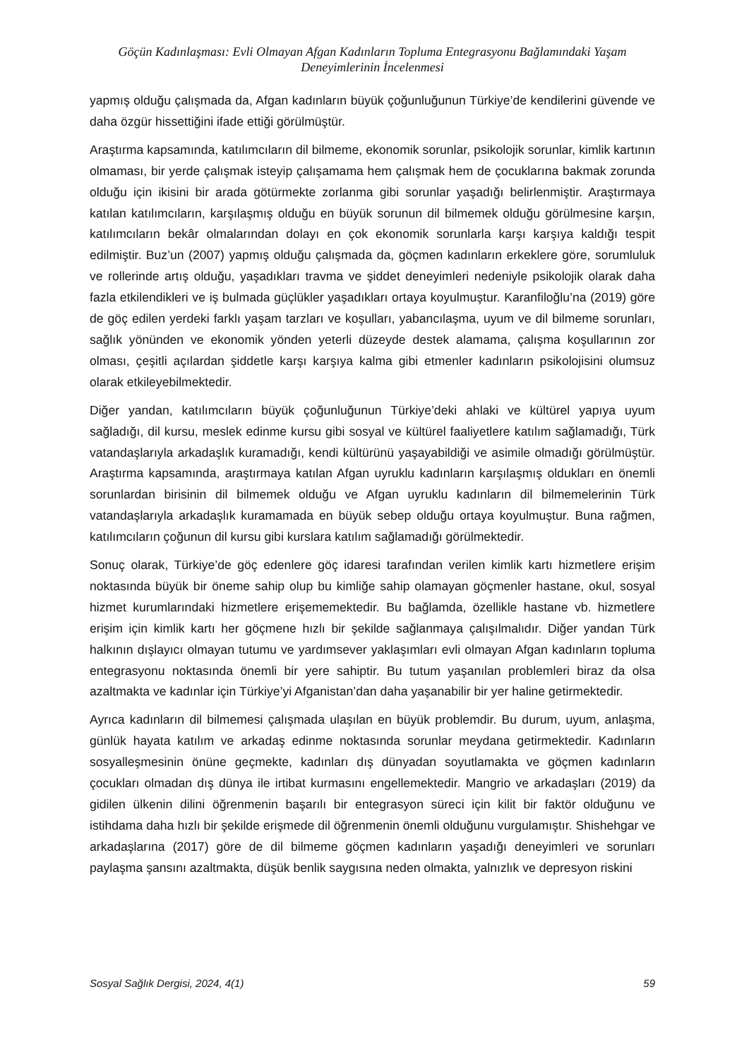Göçün Kadınlaşması: Evli Olmayan Afgan Kadınların Topluma Entegrasyonu Bağlamındaki Yaşam Deneyimlerinin İncelenmesi
yapmış olduğu çalışmada da, Afgan kadınların büyük çoğunluğunun Türkiye’de kendilerini güvende ve daha özgür hissettiğini ifade ettiği görülmüştür.
Araştırma kapsamında, katılımcıların dil bilmeme, ekonomik sorunlar, psikolojik sorunlar, kimlik kartının olmaması, bir yerde çalışmak isteyip çalışamama hem çalışmak hem de çocuklarına bakmak zorunda olduğu için ikisini bir arada götürmekte zorlanma gibi sorunlar yaşadığı belirlenmiştir. Araştırmaya katılan katılımcıların, karşılaşmış olduğu en büyük sorunun dil bilmemek olduğu görülmesine karşın, katılımcıların bekâr olmalarından dolayı en çok ekonomik sorunlarla karşı karşıya kaldığı tespit edilmiştir. Buz’un (2007) yapmış olduğu çalışmada da, göçmen kadınların erkeklere göre, sorumluluk ve rollerinde artış olduğu, yaşadıkları travma ve şiddet deneyimleri nedeniyle psikolojik olarak daha fazla etkilendikleri ve iş bulmada güçlükler yaşadıkları ortaya koyulmuştur. Karanfiloğlu’na (2019) göre de göç edilen yerdeki farklı yaşam tarzları ve koşulları, yabancılaşma, uyum ve dil bilmeme sorunları, sağlık yönünden ve ekonomik yönden yeterli düzeyde destek alamama, çalışma koşullarının zor olması, çeşitli açılardan şiddetle karşı karşıya kalma gibi etmenler kadınların psikolojisini olumsuz olarak etkileyebilmektedir.
Diğer yandan, katılımcıların büyük çoğunluğunun Türkiye’deki ahlaki ve kültürel yapıya uyum sağladığı, dil kursu, meslek edinme kursu gibi sosyal ve kültürel faaliyetlere katılım sağlamadığı, Türk vatandaşlarıyla arkadaşlık kuramadığı, kendi kültürünü yaşayabildiği ve asimile olmadığı görülmüştür. Araştırma kapsamında, araştırmaya katılan Afgan uyruklu kadınların karşılaşmış oldukları en önemli sorunlardan birisinin dil bilmemek olduğu ve Afgan uyruklu kadınların dil bilmemelerinin Türk vatandaşlarıyla arkadaşlık kuramamada en büyük sebep olduğu ortaya koyulmuştur. Buna rağmen, katılımcıların çoğunun dil kursu gibi kurslara katılım sağlamadığı görülmektedir.
Sonuç olarak, Türkiye’de göç edenlere göç idaresi tarafından verilen kimlik kartı hizmetlere erişim noktasında büyük bir öneme sahip olup bu kimliğe sahip olamayan göçmenler hastane, okul, sosyal hizmet kurumlarındaki hizmetlere erişememektedir. Bu bağlamda, özellikle hastane vb. hizmetlere erişim için kimlik kartı her göçmene hızlı bir şekilde sağlanmaya çalışılmalıdır. Diğer yandan Türk halkının dışlayıcı olmayan tutumu ve yardımsever yaklaşımları evli olmayan Afgan kadınların topluma entegrasyonu noktasında önemli bir yere sahiptir. Bu tutum yaşanılan problemleri biraz da olsa azaltmakta ve kadınlar için Türkiye’yi Afganistan’dan daha yaşanabilir bir yer haline getirmektedir.
Ayrıca kadınların dil bilmemesi çalışmada ulaşılan en büyük problemdir. Bu durum, uyum, anlaşma, günlük hayata katılım ve arkadaş edinme noktasında sorunlar meydana getirmektedir. Kadınların sosyalleşmesinin önüne geçmekte, kadınları dış dünyadan soyutlamakta ve göçmen kadınların çocukları olmadan dış dünya ile irtibat kurmasını engellemektedir. Mangrio ve arkadaşları (2019) da gidilen ülkenin dilini öğrenmenin başarılı bir entegrasyon süreci için kilit bir faktör olduğunu ve istihdama daha hızlı bir şekilde erişmede dil öğrenmenin önemli olduğunu vurgulamıştır. Shishehgar ve arkadaşlarına (2017) göre de dil bilmeme göçmen kadınların yaşadığı deneyimleri ve sorunları paylaşma şansını azaltmakta, düşük benlik saygısına neden olmakta, yalnızlık ve depresyon riskini
Sosyal Sağlık Dergisi, 2024, 4(1) 59